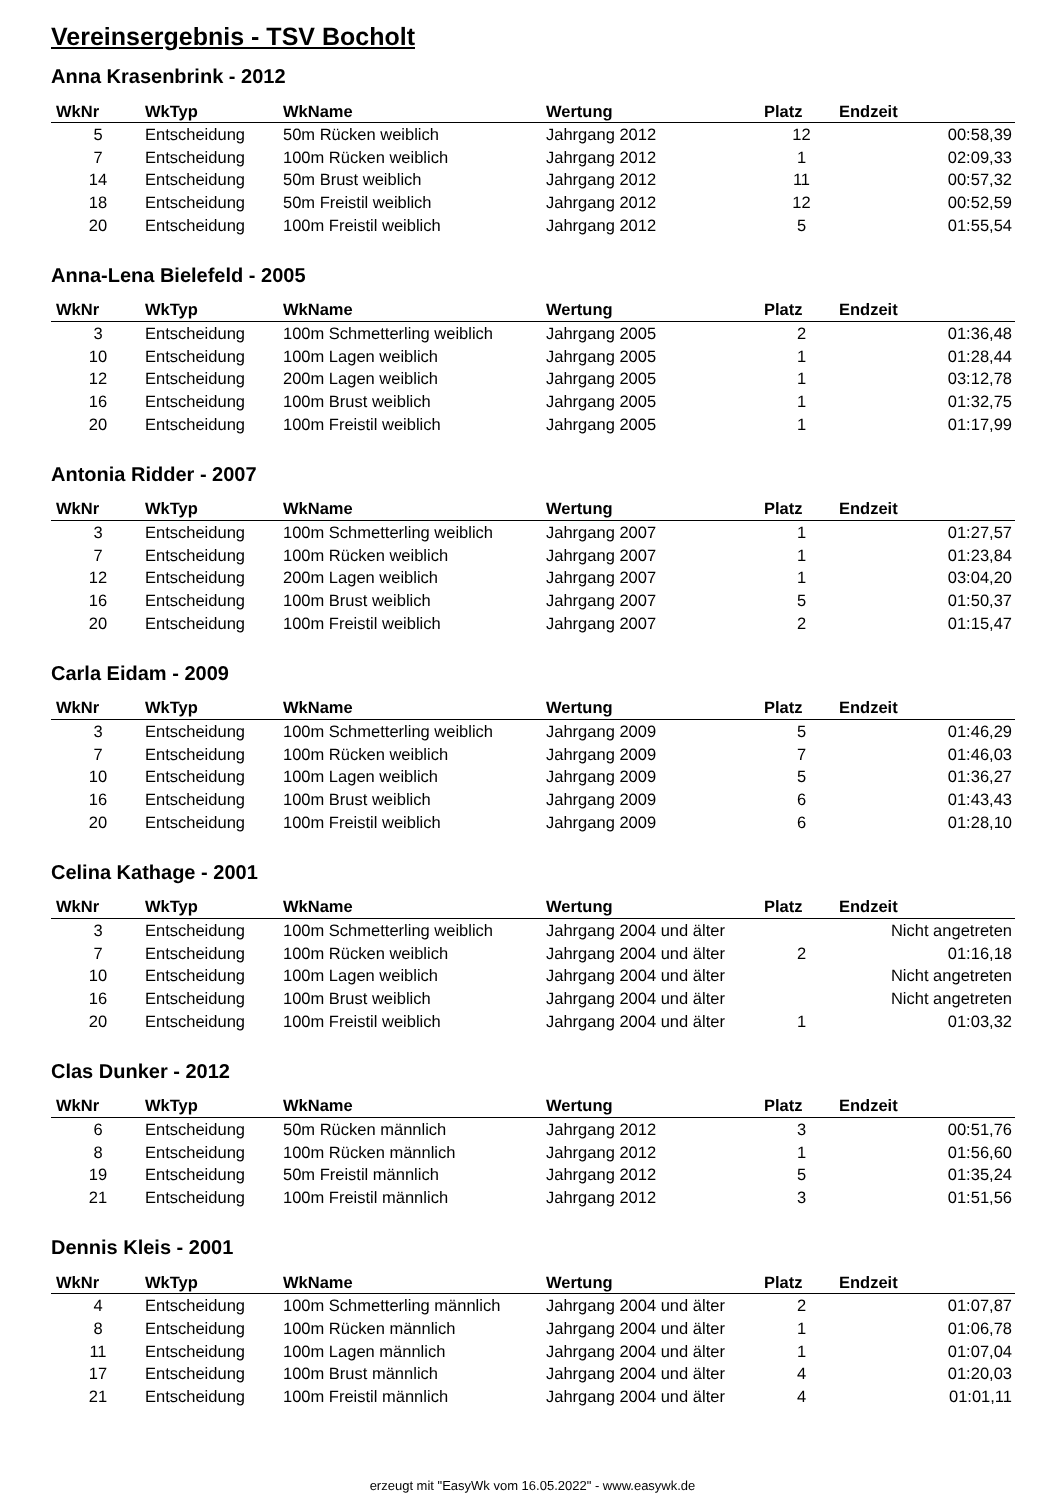Vereinsergebnis - TSV Bocholt
Anna Krasenbrink - 2012
| WkNr | WkTyp | WkName | Wertung | Platz | Endzeit |
| --- | --- | --- | --- | --- | --- |
| 5 | Entscheidung | 50m Rücken weiblich | Jahrgang 2012 | 12 | 00:58,39 |
| 7 | Entscheidung | 100m Rücken weiblich | Jahrgang 2012 | 1 | 02:09,33 |
| 14 | Entscheidung | 50m Brust weiblich | Jahrgang 2012 | 11 | 00:57,32 |
| 18 | Entscheidung | 50m Freistil weiblich | Jahrgang 2012 | 12 | 00:52,59 |
| 20 | Entscheidung | 100m Freistil weiblich | Jahrgang 2012 | 5 | 01:55,54 |
Anna-Lena Bielefeld - 2005
| WkNr | WkTyp | WkName | Wertung | Platz | Endzeit |
| --- | --- | --- | --- | --- | --- |
| 3 | Entscheidung | 100m Schmetterling weiblich | Jahrgang 2005 | 2 | 01:36,48 |
| 10 | Entscheidung | 100m Lagen weiblich | Jahrgang 2005 | 1 | 01:28,44 |
| 12 | Entscheidung | 200m Lagen weiblich | Jahrgang 2005 | 1 | 03:12,78 |
| 16 | Entscheidung | 100m Brust weiblich | Jahrgang 2005 | 1 | 01:32,75 |
| 20 | Entscheidung | 100m Freistil weiblich | Jahrgang 2005 | 1 | 01:17,99 |
Antonia Ridder - 2007
| WkNr | WkTyp | WkName | Wertung | Platz | Endzeit |
| --- | --- | --- | --- | --- | --- |
| 3 | Entscheidung | 100m Schmetterling weiblich | Jahrgang 2007 | 1 | 01:27,57 |
| 7 | Entscheidung | 100m Rücken weiblich | Jahrgang 2007 | 1 | 01:23,84 |
| 12 | Entscheidung | 200m Lagen weiblich | Jahrgang 2007 | 1 | 03:04,20 |
| 16 | Entscheidung | 100m Brust weiblich | Jahrgang 2007 | 5 | 01:50,37 |
| 20 | Entscheidung | 100m Freistil weiblich | Jahrgang 2007 | 2 | 01:15,47 |
Carla Eidam - 2009
| WkNr | WkTyp | WkName | Wertung | Platz | Endzeit |
| --- | --- | --- | --- | --- | --- |
| 3 | Entscheidung | 100m Schmetterling weiblich | Jahrgang 2009 | 5 | 01:46,29 |
| 7 | Entscheidung | 100m Rücken weiblich | Jahrgang 2009 | 7 | 01:46,03 |
| 10 | Entscheidung | 100m Lagen weiblich | Jahrgang 2009 | 5 | 01:36,27 |
| 16 | Entscheidung | 100m Brust weiblich | Jahrgang 2009 | 6 | 01:43,43 |
| 20 | Entscheidung | 100m Freistil weiblich | Jahrgang 2009 | 6 | 01:28,10 |
Celina Kathage - 2001
| WkNr | WkTyp | WkName | Wertung | Platz | Endzeit |
| --- | --- | --- | --- | --- | --- |
| 3 | Entscheidung | 100m Schmetterling weiblich | Jahrgang 2004 und älter | | Nicht angetreten |
| 7 | Entscheidung | 100m Rücken weiblich | Jahrgang 2004 und älter | 2 | 01:16,18 |
| 10 | Entscheidung | 100m Lagen weiblich | Jahrgang 2004 und älter | | Nicht angetreten |
| 16 | Entscheidung | 100m Brust weiblich | Jahrgang 2004 und älter | | Nicht angetreten |
| 20 | Entscheidung | 100m Freistil weiblich | Jahrgang 2004 und älter | 1 | 01:03,32 |
Clas Dunker - 2012
| WkNr | WkTyp | WkName | Wertung | Platz | Endzeit |
| --- | --- | --- | --- | --- | --- |
| 6 | Entscheidung | 50m Rücken männlich | Jahrgang 2012 | 3 | 00:51,76 |
| 8 | Entscheidung | 100m Rücken männlich | Jahrgang 2012 | 1 | 01:56,60 |
| 19 | Entscheidung | 50m Freistil männlich | Jahrgang 2012 | 5 | 01:35,24 |
| 21 | Entscheidung | 100m Freistil männlich | Jahrgang 2012 | 3 | 01:51,56 |
Dennis Kleis - 2001
| WkNr | WkTyp | WkName | Wertung | Platz | Endzeit |
| --- | --- | --- | --- | --- | --- |
| 4 | Entscheidung | 100m Schmetterling männlich | Jahrgang 2004 und älter | 2 | 01:07,87 |
| 8 | Entscheidung | 100m Rücken männlich | Jahrgang 2004 und älter | 1 | 01:06,78 |
| 11 | Entscheidung | 100m Lagen männlich | Jahrgang 2004 und älter | 1 | 01:07,04 |
| 17 | Entscheidung | 100m Brust männlich | Jahrgang 2004 und älter | 4 | 01:20,03 |
| 21 | Entscheidung | 100m Freistil männlich | Jahrgang 2004 und älter | 4 | 01:01,11 |
erzeugt mit "EasyWk vom 16.05.2022" - www.easywk.de